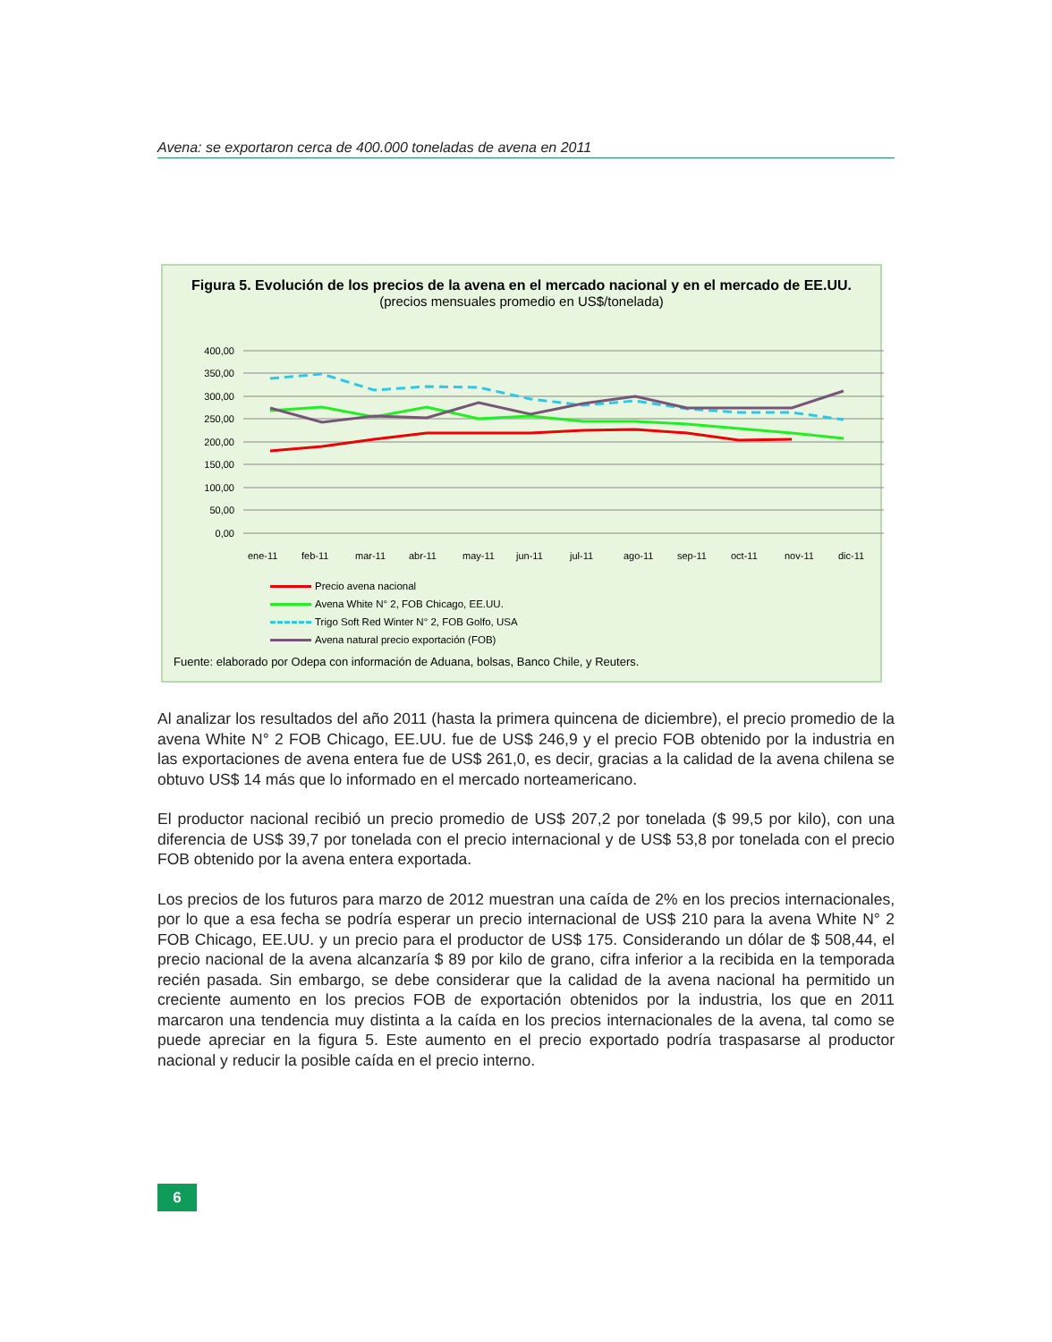Avena: se exportaron cerca de 400.000 toneladas de avena en 2011
Figura 5. Evolución de los precios de la avena en el mercado nacional y en el mercado de EE.UU.
(precios mensuales promedio en US$/tonelada)
400,00
350,00
300,00
250,00
200,00
150,00
100,00
50,00
0,00
ene-11
feb-11
mar-11
abr-11
may-11
jun-11
jul-11
ago-11
sep-11
oct-11
nov-11
dic-11
Precio avena nacional
Avena White N° 2, FOB Chicago, EE.UU.
Trigo Soft Red Winter N° 2, FOB Golfo, USA
Avena natural precio exportación (FOB)
Fuente: elaborado por Odepa con información de Aduana, bolsas, Banco Chile, y Reuters.
Al analizar los resultados del año 2011 (hasta la primera quincena de diciembre), el precio promedio de la avena White N° 2 FOB Chicago, EE.UU. fue de US$ 246,9 y el precio FOB obtenido por la industria en las exportaciones de avena entera fue de US$ 261,0, es decir, gracias a la calidad de la avena chilena se obtuvo US$ 14 más que lo informado en el mercado norteamericano.
El productor nacional recibió un precio promedio de US$ 207,2 por tonelada ($ 99,5 por kilo), con una diferencia de US$ 39,7 por tonelada con el precio internacional y de US$ 53,8 por tonelada con el precio FOB obtenido por la avena entera exportada.
Los precios de los futuros para marzo de 2012 muestran una caída de 2% en los precios internacionales, por lo que a esa fecha se podría esperar un precio internacional de US$ 210 para la avena White N° 2 FOB Chicago, EE.UU. y un precio para el productor de US$ 175. Considerando un dólar de $ 508,44, el precio nacional de la avena alcanzaría $ 89 por kilo de grano, cifra inferior a la recibida en la temporada recién pasada. Sin embargo, se debe considerar que la calidad de la avena nacional ha permitido un creciente aumento en los precios FOB de exportación obtenidos por la industria, los que en 2011 marcaron una tendencia muy distinta a la caída en los precios internacionales de la avena, tal como se puede apreciar en la figura 5. Este aumento en el precio exportado podría traspasarse al productor nacional y reducir la posible caída en el precio interno.
6